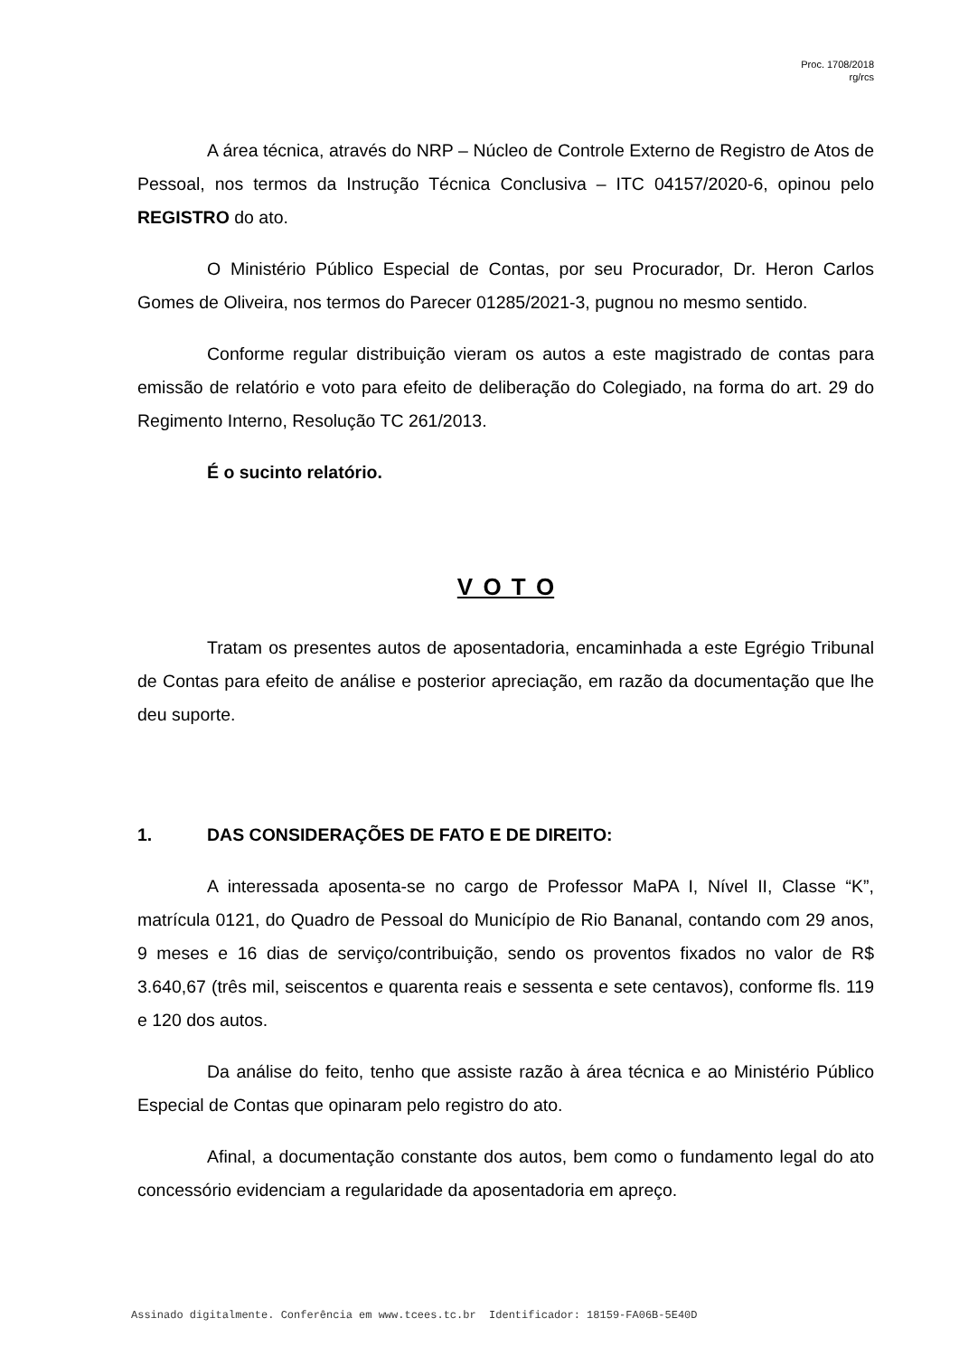Proc. 1708/2018
rg/rcs
A área técnica, através do NRP – Núcleo de Controle Externo de Registro de Atos de Pessoal, nos termos da Instrução Técnica Conclusiva – ITC 04157/2020-6, opinou pelo REGISTRO do ato.
O Ministério Público Especial de Contas, por seu Procurador, Dr. Heron Carlos Gomes de Oliveira, nos termos do Parecer 01285/2021-3, pugnou no mesmo sentido.
Conforme regular distribuição vieram os autos a este magistrado de contas para emissão de relatório e voto para efeito de deliberação do Colegiado, na forma do art. 29 do Regimento Interno, Resolução TC 261/2013.
É o sucinto relatório.
V O T O
Tratam os presentes autos de aposentadoria, encaminhada a este Egrégio Tribunal de Contas para efeito de análise e posterior apreciação, em razão da documentação que lhe deu suporte.
1. DAS CONSIDERAÇÕES DE FATO E DE DIREITO:
A interessada aposenta-se no cargo de Professor MaPA I, Nível II, Classe “K”, matrícula 0121, do Quadro de Pessoal do Município de Rio Bananal, contando com 29 anos, 9 meses e 16 dias de serviço/contribuição, sendo os proventos fixados no valor de R$ 3.640,67 (três mil, seiscentos e quarenta reais e sessenta e sete centavos), conforme fls. 119 e 120 dos autos.
Da análise do feito, tenho que assiste razão à área técnica e ao Ministério Público Especial de Contas que opinaram pelo registro do ato.
Afinal, a documentação constante dos autos, bem como o fundamento legal do ato concessório evidenciam a regularidade da aposentadoria em apreço.
Assinado digitalmente. Conferência em www.tcees.tc.br Identificador: 18159-FA06B-5E40D